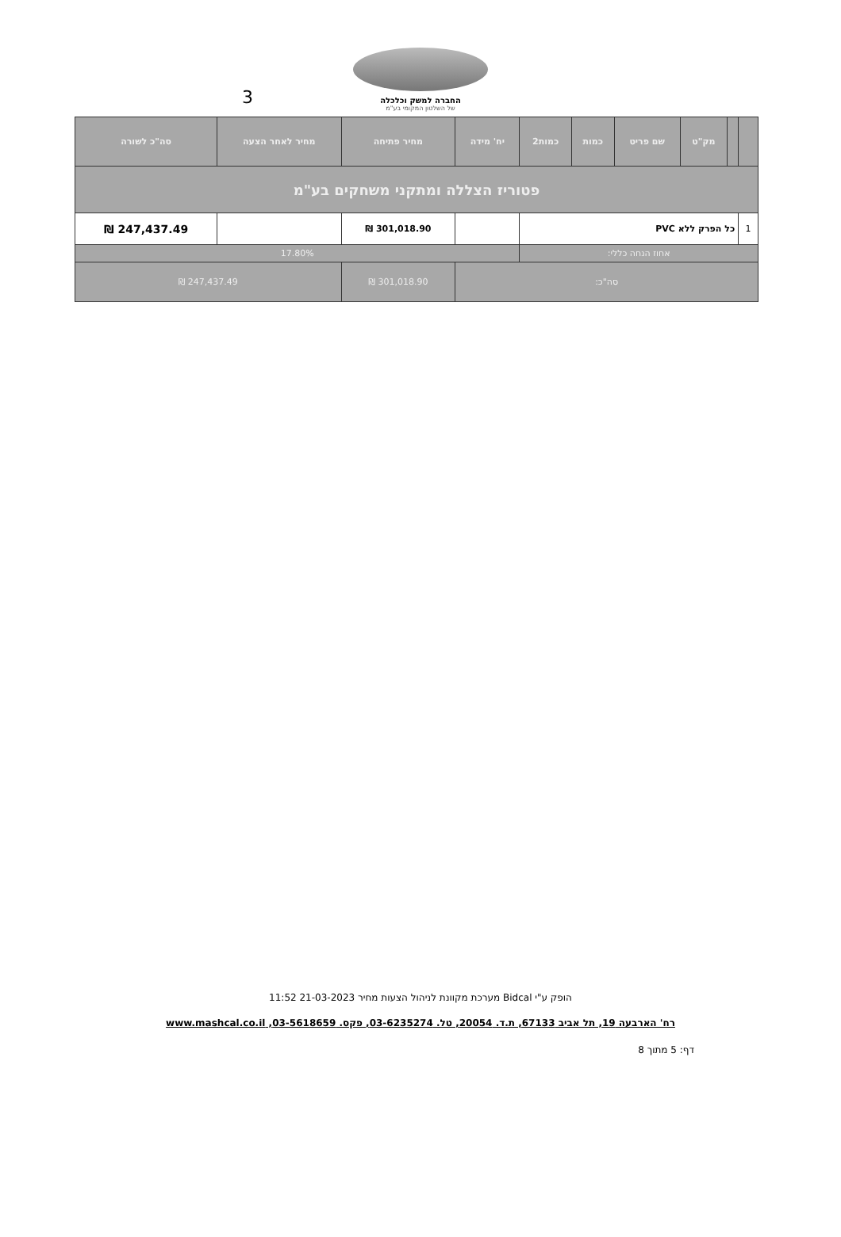3
החברה למשק וכלכלה
של השלטון המקומי בע"מ
| | | מק"ט | שם פריט | כמות | כמות2 | יח' מידה | מחיר פתיחה | מחיר לאחר הצעה | סה"כ לשורה |
| --- | --- | --- | --- | --- | --- | --- | --- | --- | --- |
| פטוריז הצללה ומתקני משחקים בע"מ | | | | | | | | | |
| 1 | כל הפרק ללא PVC | | | | | | 301,018.90 ₪ | | 247,437.49 ₪ |
| אחוז הנחה כללי: | | | | | | 17.80% | | | |
| סה"כ: | | | | | | | 301,018.90 ₪ | 247,437.49 ₪ | |
הופק ע"י Bidcal מערכת מקוונת לניהול הצעות מחיר 21-03-2023 11:52
רח' הארבעה 19, תל אביב 67133, ת.ד. 20054, טל. 03-6235274, פקס. 03-5618659, www.mashcal.co.il
דף: 5 מתוך 8